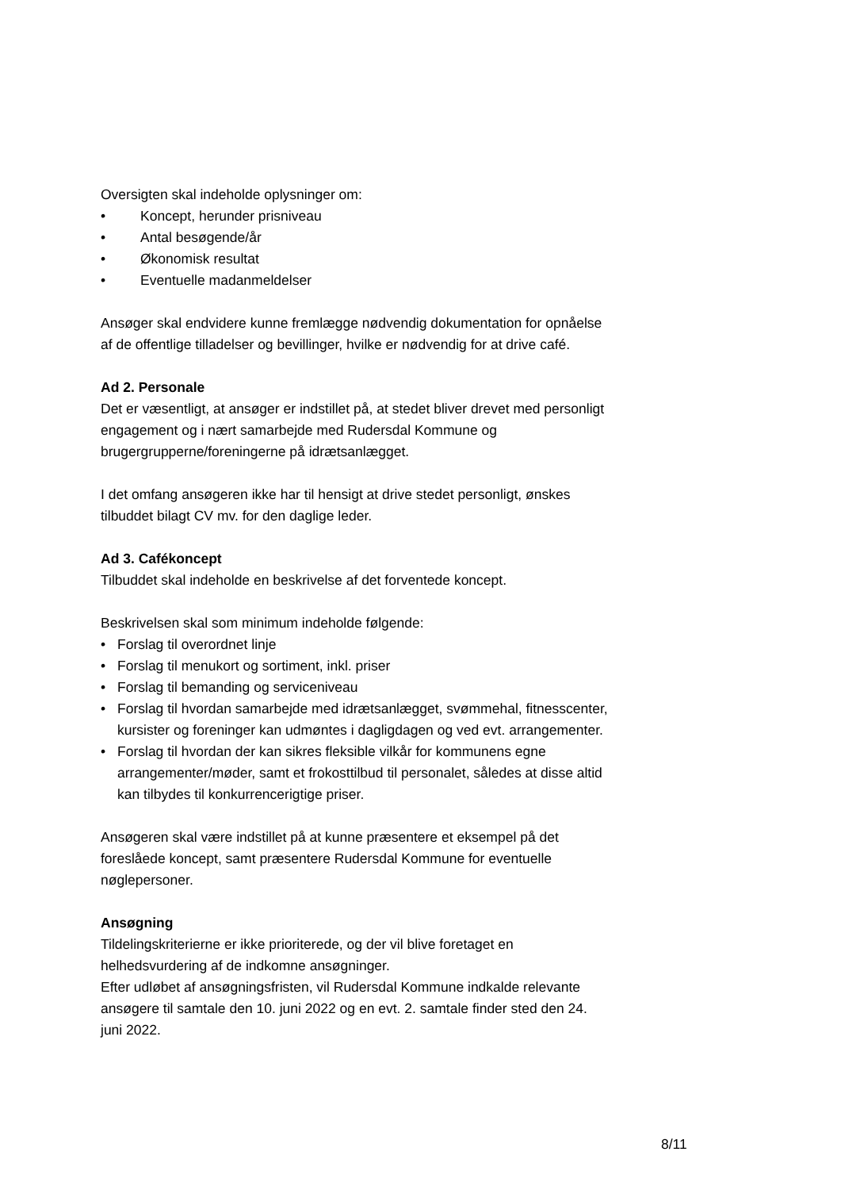Oversigten skal indeholde oplysninger om:
• Koncept, herunder prisniveau
• Antal besøgende/år
• Økonomisk resultat
• Eventuelle madanmeldelser
Ansøger skal endvidere kunne fremlægge nødvendig dokumentation for opnåelse af de offentlige tilladelser og bevillinger, hvilke er nødvendig for at drive café.
Ad 2. Personale
Det er væsentligt, at ansøger er indstillet på, at stedet bliver drevet med personligt engagement og i nært samarbejde med Rudersdal Kommune og brugergrupperne/foreningerne på idrætsanlægget.
I det omfang ansøgeren ikke har til hensigt at drive stedet personligt, ønskes tilbuddet bilagt CV mv. for den daglige leder.
Ad 3. Cafékoncept
Tilbuddet skal indeholde en beskrivelse af det forventede koncept.
Beskrivelsen skal som minimum indeholde følgende:
• Forslag til overordnet linje
• Forslag til menukort og sortiment, inkl. priser
• Forslag til bemanding og serviceniveau
• Forslag til hvordan samarbejde med idrætsanlægget, svømmehal, fitnesscenter, kursister og foreninger kan udmøntes i dagligdagen og ved evt. arrangementer.
• Forslag til hvordan der kan sikres fleksible vilkår for kommunens egne arrangementer/møder, samt et frokosttilbud til personalet, således at disse altid kan tilbydes til konkurrencerigtige priser.
Ansøgeren skal være indstillet på at kunne præsentere et eksempel på det foreslåede koncept, samt præsentere Rudersdal Kommune for eventuelle nøglepersoner.
Ansøgning
Tildelingskriterierne er ikke prioriterede, og der vil blive foretaget en helhedsvurdering af de indkomne ansøgninger.
Efter udløbet af ansøgningsfristen, vil Rudersdal Kommune indkalde relevante ansøgere til samtale den 10. juni 2022 og en evt. 2. samtale finder sted den 24. juni 2022.
8/11